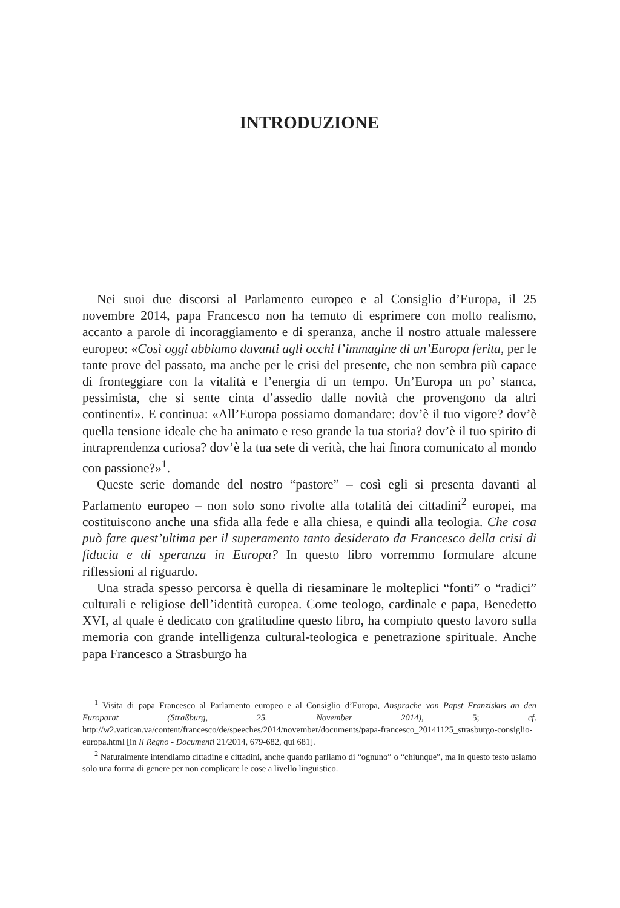INTRODUZIONE
Nei suoi due discorsi al Parlamento europeo e al Consiglio d’Europa, il 25 novembre 2014, papa Francesco non ha temuto di esprimere con molto realismo, accanto a parole di incoraggiamento e di speranza, anche il nostro attuale malessere europeo: «Così oggi abbiamo davanti agli occhi l’immagine di un’Europa ferita, per le tante prove del passato, ma anche per le crisi del presente, che non sembra più capace di fronteggiare con la vitalità e l’energia di un tempo. Un’Europa un po’ stanca, pessimista, che si sente cinta d’assedio dalle novità che provengono da altri continenti». E continua: «All’Europa possiamo domandare: dov’è il tuo vigore? dov’è quella tensione ideale che ha animato e reso grande la tua storia? dov’è il tuo spirito di intraprendenza curiosa? dov’è la tua sete di verità, che hai finora comunicato al mondo con passione?»<sup>1</sup>.
Queste serie domande del nostro “pastore” – così egli si presenta davanti al Parlamento europeo – non solo sono rivolte alla totalità dei cittadini<sup>2</sup> europei, ma costituiscono anche una sfida alla fede e alla chiesa, e quindi alla teologia. Che cosa può fare quest’ultima per il superamento tanto desiderato da Francesco della crisi di fiducia e di speranza in Europa? In questo libro vorremmo formulare alcune riflessioni al riguardo.
Una strada spesso percorsa è quella di riesaminare le molteplici “fonti” o “radici” culturali e religiose dell’identità europea. Come teologo, cardinale e papa, Benedetto XVI, al quale è dedicato con gratitudine questo libro, ha compiuto questo lavoro sulla memoria con grande intelligenza cultural-teologica e penetrazione spirituale. Anche papa Francesco a Strasburgo ha
<sup>1</sup> Visita di papa Francesco al Parlamento europeo e al Consiglio d’Europa, Ansprache von Papst Franziskus an den Europarat (Straßburg, 25. November 2014), 5; cf. http://w2.vatican.va/content/francesco/de/speeches/2014/november/documents/papa-francesco_20141125_strasburgo-consiglio-europa.html [in Il Regno - Documenti 21/2014, 679-682, qui 681].
<sup>2</sup> Naturalmente intendiamo cittadine e cittadini, anche quando parliamo di “ognuno” o “chiunque”, ma in questo testo usiamo solo una forma di genere per non complicare le cose a livello linguistico.